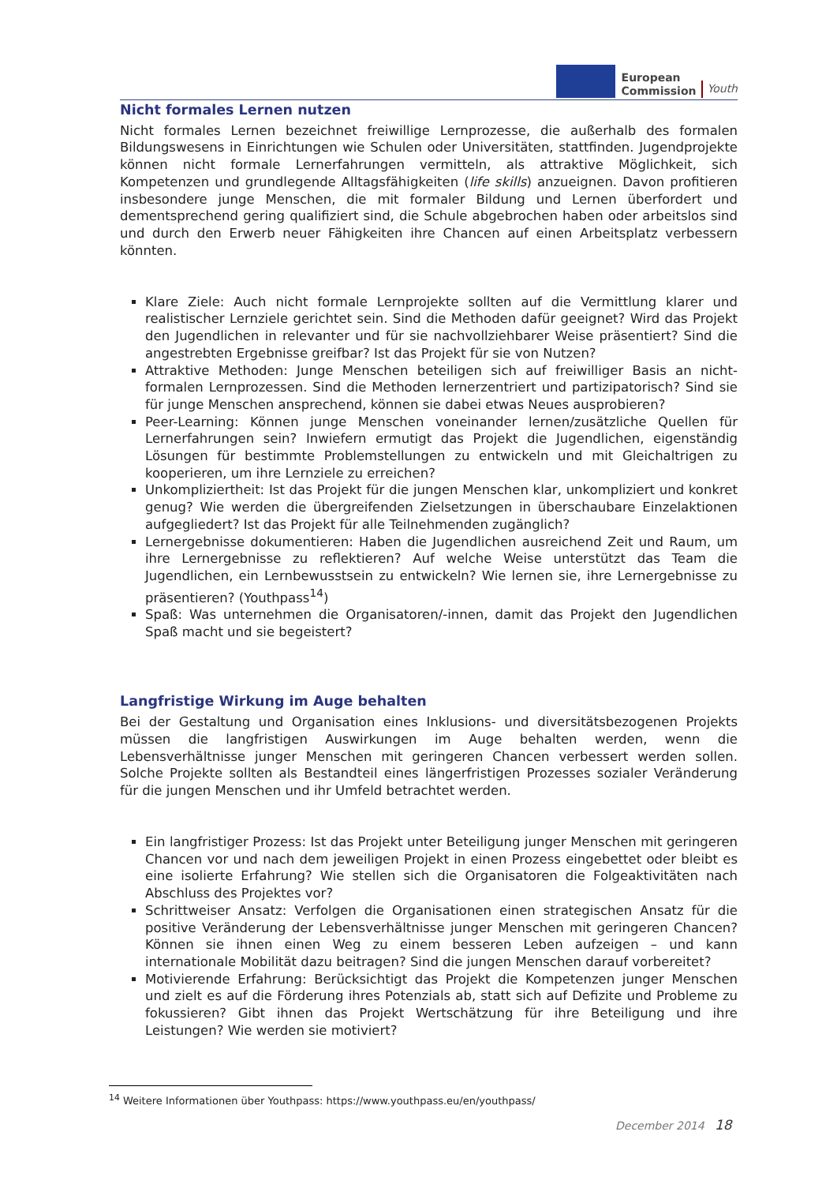European
Commission
Youth
Nicht formales Lernen nutzen
Nicht formales Lernen bezeichnet freiwillige Lernprozesse, die außerhalb des formalen Bildungswesens in Einrichtungen wie Schulen oder Universitäten, stattfinden. Jugendprojekte können nicht formale Lernerfahrungen vermitteln, als attraktive Möglichkeit, sich Kompetenzen und grundlegende Alltagsfähigkeiten (life skills) anzueignen. Davon profitieren insbesondere junge Menschen, die mit formaler Bildung und Lernen überfordert und dementsprechend gering qualifiziert sind, die Schule abgebrochen haben oder arbeitslos sind und durch den Erwerb neuer Fähigkeiten ihre Chancen auf einen Arbeitsplatz verbessern könnten.
Klare Ziele: Auch nicht formale Lernprojekte sollten auf die Vermittlung klarer und realistischer Lernziele gerichtet sein. Sind die Methoden dafür geeignet? Wird das Projekt den Jugendlichen in relevanter und für sie nachvollziehbarer Weise präsentiert? Sind die angestrebten Ergebnisse greifbar? Ist das Projekt für sie von Nutzen?
Attraktive Methoden: Junge Menschen beteiligen sich auf freiwilliger Basis an nicht-formalen Lernprozessen. Sind die Methoden lernerzentriert und partizipatorisch? Sind sie für junge Menschen ansprechend, können sie dabei etwas Neues ausprobieren?
Peer-Learning: Können junge Menschen voneinander lernen/zusätzliche Quellen für Lernerfahrungen sein? Inwiefern ermutigt das Projekt die Jugendlichen, eigenständig Lösungen für bestimmte Problemstellungen zu entwickeln und mit Gleichaltrigen zu kooperieren, um ihre Lernziele zu erreichen?
Unkompliziertheit: Ist das Projekt für die jungen Menschen klar, unkompliziert und konkret genug? Wie werden die übergreifenden Zielsetzungen in überschaubare Einzelaktionen aufgegliedert? Ist das Projekt für alle Teilnehmenden zugänglich?
Lernergebnisse dokumentieren: Haben die Jugendlichen ausreichend Zeit und Raum, um ihre Lernergebnisse zu reflektieren? Auf welche Weise unterstützt das Team die Jugendlichen, ein Lernbewusstsein zu entwickeln? Wie lernen sie, ihre Lernergebnisse zu präsentieren? (Youthpass<sup>14</sup>)
Spaß: Was unternehmen die Organisatoren/-innen, damit das Projekt den Jugendlichen Spaß macht und sie begeistert?
Langfristige Wirkung im Auge behalten
Bei der Gestaltung und Organisation eines Inklusions- und diversitätsbezogenen Projekts müssen die langfristigen Auswirkungen im Auge behalten werden, wenn die Lebensverhältnisse junger Menschen mit geringeren Chancen verbessert werden sollen. Solche Projekte sollten als Bestandteil eines längerfristigen Prozesses sozialer Veränderung für die jungen Menschen und ihr Umfeld betrachtet werden.
Ein langfristiger Prozess: Ist das Projekt unter Beteiligung junger Menschen mit geringeren Chancen vor und nach dem jeweiligen Projekt in einen Prozess eingebettet oder bleibt es eine isolierte Erfahrung? Wie stellen sich die Organisatoren die Folgeaktivitäten nach Abschluss des Projektes vor?
Schrittweiser Ansatz: Verfolgen die Organisationen einen strategischen Ansatz für die positive Veränderung der Lebensverhältnisse junger Menschen mit geringeren Chancen? Können sie ihnen einen Weg zu einem besseren Leben aufzeigen – und kann internationale Mobilität dazu beitragen? Sind die jungen Menschen darauf vorbereitet?
Motivierende Erfahrung: Berücksichtigt das Projekt die Kompetenzen junger Menschen und zielt es auf die Förderung ihres Potenzials ab, statt sich auf Defizite und Probleme zu fokussieren? Gibt ihnen das Projekt Wertschätzung für ihre Beteiligung und ihre Leistungen? Wie werden sie motiviert?
<sup>14</sup> Weitere Informationen über Youthpass: https://www.youthpass.eu/en/youthpass/
December 2014 18